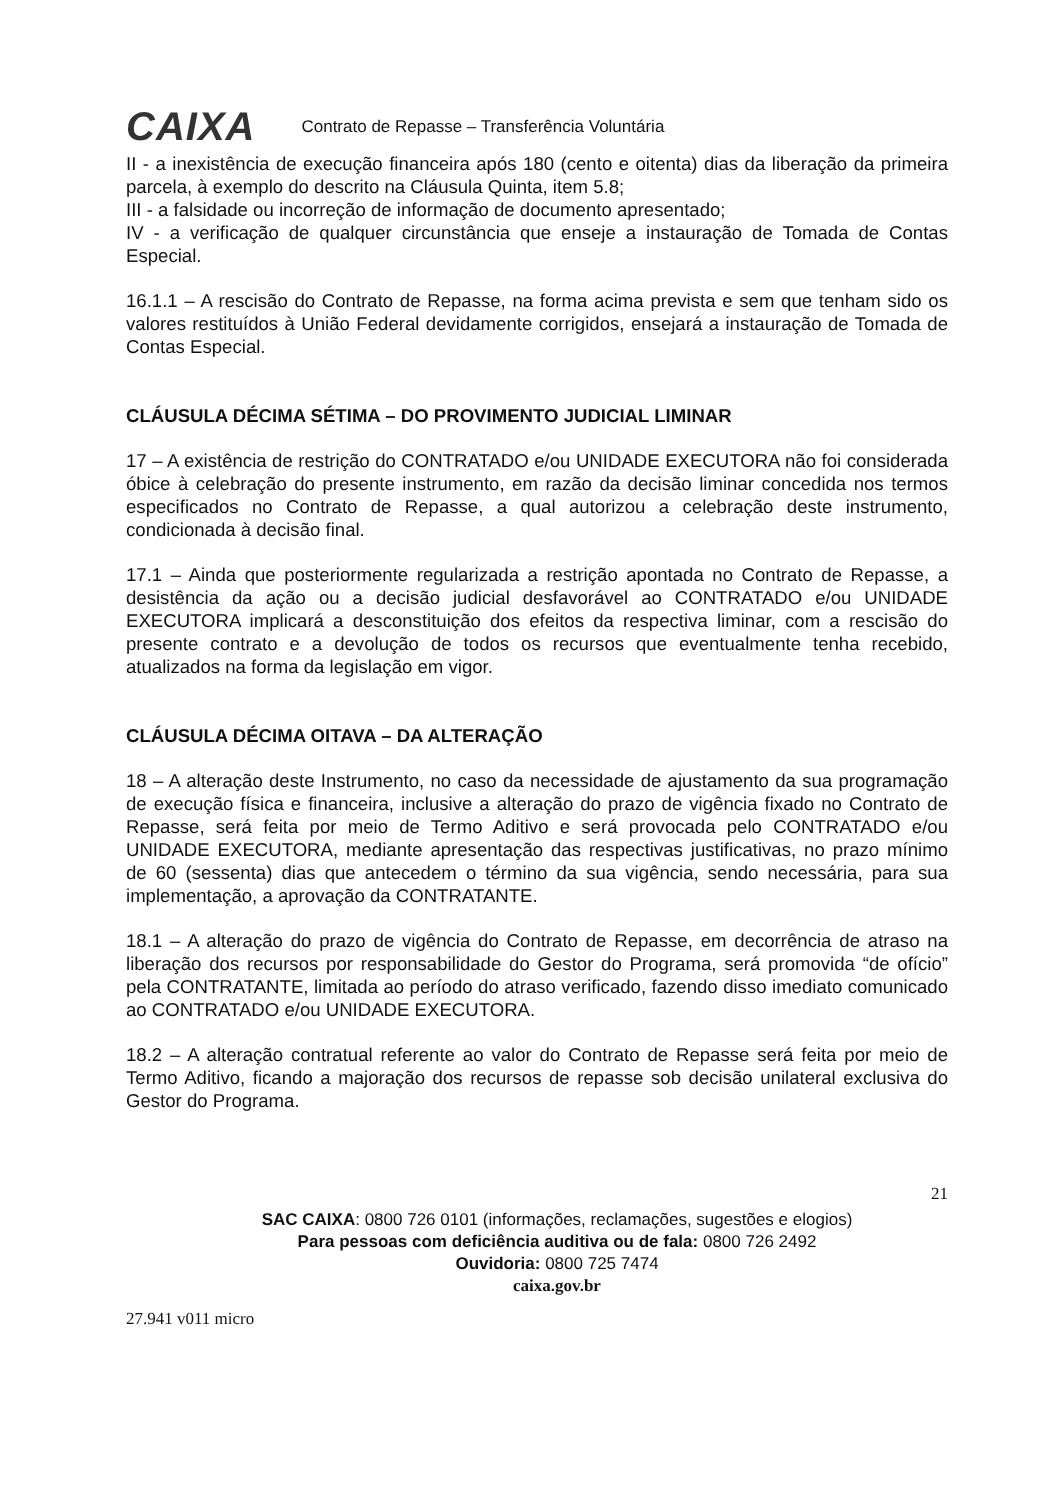CAIXA
Contrato de Repasse – Transferência Voluntária
II - a inexistência de execução financeira após 180 (cento e oitenta) dias da liberação da primeira parcela, à exemplo do descrito na Cláusula Quinta, item 5.8;
III - a falsidade ou incorreção de informação de documento apresentado;
IV - a verificação de qualquer circunstância que enseje a instauração de Tomada de Contas Especial.
16.1.1 – A rescisão do Contrato de Repasse, na forma acima prevista e sem que tenham sido os valores restituídos à União Federal devidamente corrigidos, ensejará a instauração de Tomada de Contas Especial.
CLÁUSULA DÉCIMA SÉTIMA – DO PROVIMENTO JUDICIAL LIMINAR
17 – A existência de restrição do CONTRATADO e/ou UNIDADE EXECUTORA não foi considerada óbice à celebração do presente instrumento, em razão da decisão liminar concedida nos termos especificados no Contrato de Repasse, a qual autorizou a celebração deste instrumento, condicionada à decisão final.
17.1 – Ainda que posteriormente regularizada a restrição apontada no Contrato de Repasse, a desistência da ação ou a decisão judicial desfavorável ao CONTRATADO e/ou UNIDADE EXECUTORA implicará a desconstituição dos efeitos da respectiva liminar, com a rescisão do presente contrato e a devolução de todos os recursos que eventualmente tenha recebido, atualizados na forma da legislação em vigor.
CLÁUSULA DÉCIMA OITAVA – DA ALTERAÇÃO
18 – A alteração deste Instrumento, no caso da necessidade de ajustamento da sua programação de execução física e financeira, inclusive a alteração do prazo de vigência fixado no Contrato de Repasse, será feita por meio de Termo Aditivo e será provocada pelo CONTRATADO e/ou UNIDADE EXECUTORA, mediante apresentação das respectivas justificativas, no prazo mínimo de 60 (sessenta) dias que antecedem o término da sua vigência, sendo necessária, para sua implementação, a aprovação da CONTRATANTE.
18.1 – A alteração do prazo de vigência do Contrato de Repasse, em decorrência de atraso na liberação dos recursos por responsabilidade do Gestor do Programa, será promovida “de ofício” pela CONTRATANTE, limitada ao período do atraso verificado, fazendo disso imediato comunicado ao CONTRATADO e/ou UNIDADE EXECUTORA.
18.2 – A alteração contratual referente ao valor do Contrato de Repasse será feita por meio de Termo Aditivo, ficando a majoração dos recursos de repasse sob decisão unilateral exclusiva do Gestor do Programa.
21
SAC CAIXA: 0800 726 0101 (informações, reclamações, sugestões e elogios)
Para pessoas com deficiência auditiva ou de fala: 0800 726 2492
Ouvidoria: 0800 725 7474
caixa.gov.br
27.941 v011 micro